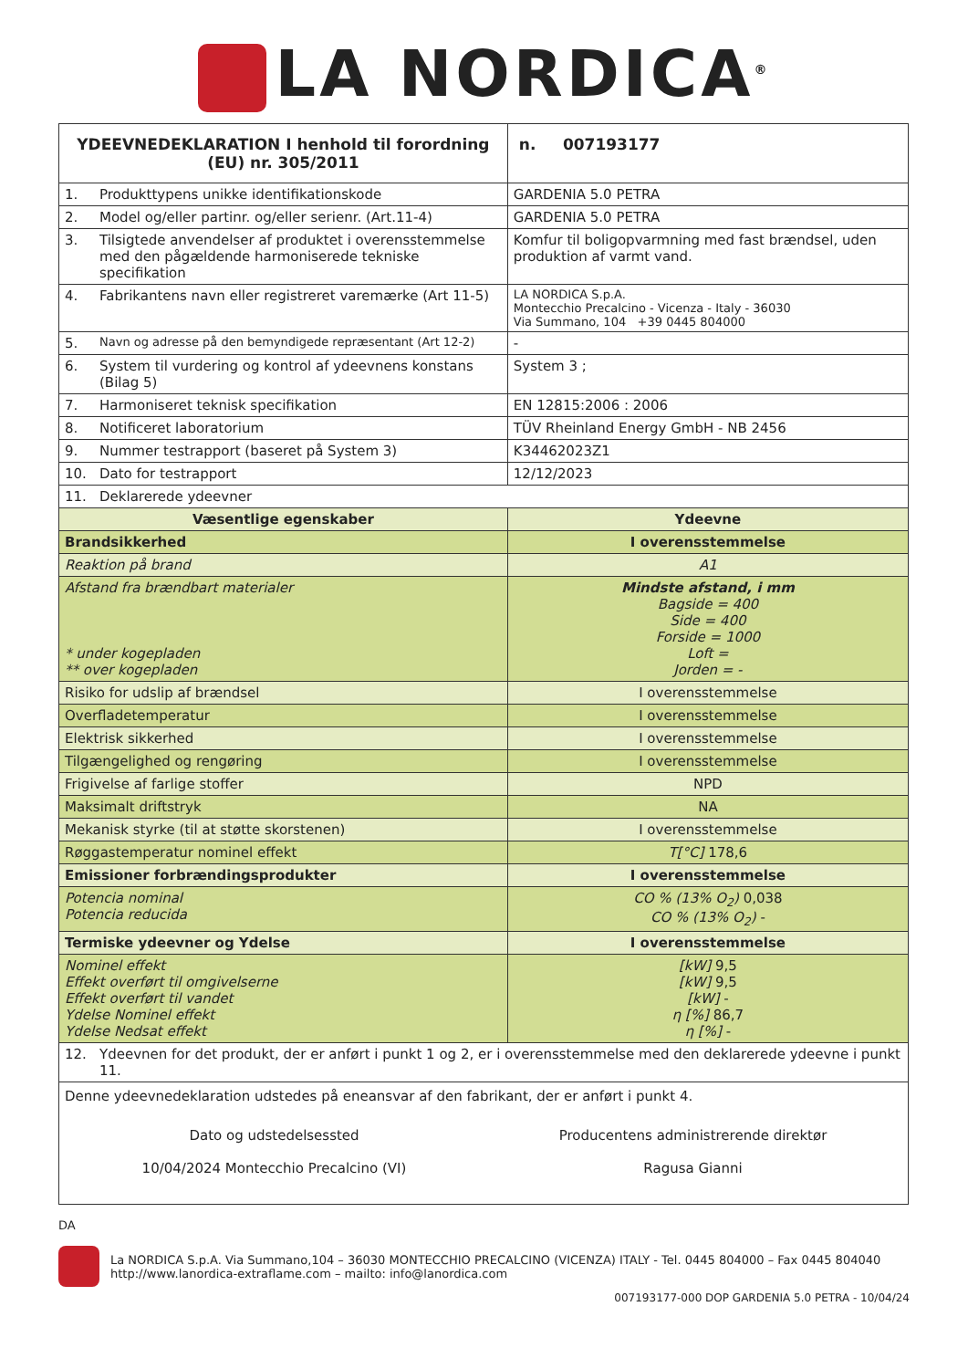LA NORDICA<sup>®</sup>
| YDEEVNEDEKLARATION I henhold til forordning (EU) nr. 305/2011 | | n. 007193177 |
| 1. | Produkttypens unikke identifikationskode | GARDENIA 5.0 PETRA |
| 2. | Model og/eller partinr. og/eller serienr. (Art.11-4) | GARDENIA 5.0 PETRA |
| 3. | Tilsigtede anvendelser af produktet i overensstemmelse med den pågældende harmoniserede tekniske specifikation | Komfur til boligopvarmning med fast brændsel, uden produktion af varmt vand. |
| 4. | Fabrikantens navn eller registreret varemærke (Art 11-5) | LA NORDICA S.p.A. Montecchio Precalcino - Vicenza - Italy - 36030 Via Summano, 104 +39 0445 804000 |
| 5. | Navn og adresse på den bemyndigede repræsentant (Art 12-2) | - |
| 6. | System til vurdering og kontrol af ydeevnens konstans (Bilag 5) | System 3 ; |
| 7. | Harmoniseret teknisk specifikation | EN 12815:2006 : 2006 |
| 8. | Notificeret laboratorium | TÜV Rheinland Energy GmbH - NB 2456 |
| 9. | Nummer testrapport (baseret på System 3) | K34462023Z1 |
| 10. | Dato for testrapport | 12/12/2023 |
| 11. | Deklarerede ydeevner | |
| Væsentlige egenskaber | | Ydeevne |
| Brandsikkerhed | | I overensstemmelse |
| Reaktion på brand | | A1 |
| Afstand fra brændbart materialer * under kogepladen ** over kogepladen | | Mindste afstand, i mm Bagside = 400 Side = 400 Forside = 1000 Loft = Jorden = - |
| Risiko for udslip af brændsel | | I overensstemmelse |
| Overfladetemperatur | | I overensstemmelse |
| Elektrisk sikkerhed | | I overensstemmelse |
| Tilgængelighed og rengøring | | I overensstemmelse |
| Frigivelse af farlige stoffer | | NPD |
| Maksimalt driftstryk | | NA |
| Mekanisk styrke (til at støtte skorstenen) | | I overensstemmelse |
| Røggastemperatur nominel effekt | | T[°C] 178,6 |
| Emissioner forbrændingsprodukter | | I overensstemmelse |
| Potencia nominal Potencia reducida | | CO % (13% O<sub>2</sub>) 0,038 CO % (13% O<sub>2</sub>) - |
| Termiske ydeevner og Ydelse | | I overensstemmelse |
| Nominel effekt Effekt overført til omgivelserne Effekt overført til vandet Ydelse Nominel effekt Ydelse Nedsat effekt | | [kW] 9,5 [kW] 9,5 [kW] - η [%] 86,7 η [%] - |
| 12. | Ydeevnen for det produkt, der er anført i punkt 1 og 2, er i overensstemmelse med den deklarerede ydeevne i punkt 11. | |
| Denne ydeevnedeklaration udstedes på eneansvar af den fabrikant, der er anført i punkt 4. Dato og udstedelsessted 10/04/2024 Montecchio Precalcino (VI) Producentens administrerende direktør Ragusa Gianni | | |
DA
La NORDICA S.p.A. Via Summano,104 – 36030 MONTECCHIO PRECALCINO (VICENZA) ITALY - Tel. 0445 804000 – Fax 0445 804040
http://www.lanordica-extraflame.com – mailto: info@lanordica.com
007193177-000 DOP GARDENIA 5.0 PETRA - 10/04/24